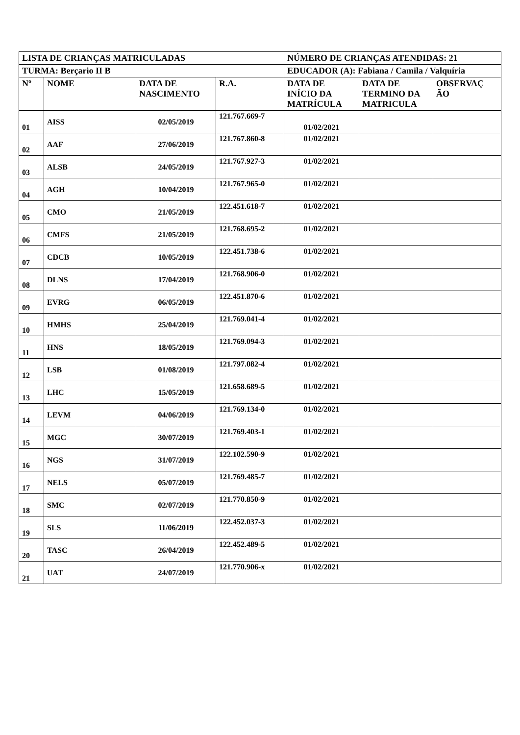| LISTA DE CRIANÇAS MATRICULADAS | | | | NÚMERO DE CRIANÇAS ATENDIDAS: 21 | | |
| TURMA: Berçario II B | | | | EDUCADOR (A): Fabiana / Camila / Valquíria | | |
| Nº | NOME | DATA DE NASCIMENTO | R.A. | DATA DE INÍCIO DA MATRÍCULA | DATA DE TERMINO DA MATRICULA | OBSERVAÇ ÃO |
| 01 | AISS | 02/05/2019 | 121.767.669-7 | 01/02/2021 | | |
| 02 | AAF | 27/06/2019 | 121.767.860-8 | 01/02/2021 | | |
| 03 | ALSB | 24/05/2019 | 121.767.927-3 | 01/02/2021 | | |
| 04 | AGH | 10/04/2019 | 121.767.965-0 | 01/02/2021 | | |
| 05 | CMO | 21/05/2019 | 122.451.618-7 | 01/02/2021 | | |
| 06 | CMFS | 21/05/2019 | 121.768.695-2 | 01/02/2021 | | |
| 07 | CDCB | 10/05/2019 | 122.451.738-6 | 01/02/2021 | | |
| 08 | DLNS | 17/04/2019 | 121.768.906-0 | 01/02/2021 | | |
| 09 | EVRG | 06/05/2019 | 122.451.870-6 | 01/02/2021 | | |
| 10 | HMHS | 25/04/2019 | 121.769.041-4 | 01/02/2021 | | |
| 11 | HNS | 18/05/2019 | 121.769.094-3 | 01/02/2021 | | |
| 12 | LSB | 01/08/2019 | 121.797.082-4 | 01/02/2021 | | |
| 13 | LHC | 15/05/2019 | 121.658.689-5 | 01/02/2021 | | |
| 14 | LEVM | 04/06/2019 | 121.769.134-0 | 01/02/2021 | | |
| 15 | MGC | 30/07/2019 | 121.769.403-1 | 01/02/2021 | | |
| 16 | NGS | 31/07/2019 | 122.102.590-9 | 01/02/2021 | | |
| 17 | NELS | 05/07/2019 | 121.769.485-7 | 01/02/2021 | | |
| 18 | SMC | 02/07/2019 | 121.770.850-9 | 01/02/2021 | | |
| 19 | SLS | 11/06/2019 | 122.452.037-3 | 01/02/2021 | | |
| 20 | TASC | 26/04/2019 | 122.452.489-5 | 01/02/2021 | | |
| 21 | UAT | 24/07/2019 | 121.770.906-x | 01/02/2021 | | |